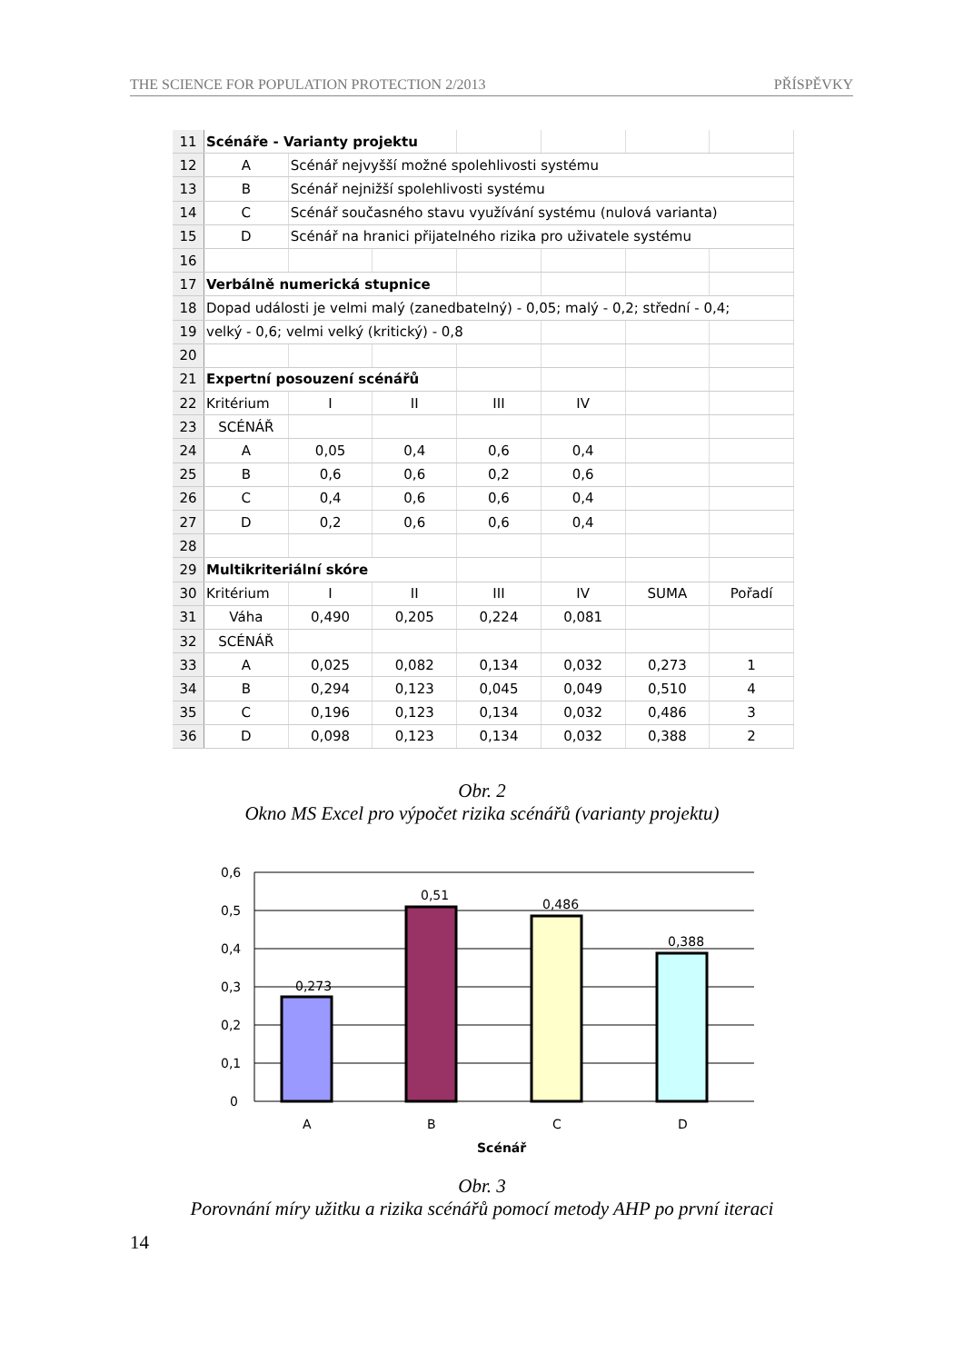THE SCIENCE FOR POPULATION PROTECTION 2/2013 PŘÍSPĚVKY
| 11 | Scénáře - Varianty projektu | | | | | | |
| 12 | A | Scénář nejvyšší možné spolehlivosti systému | | | | | |
| 13 | B | Scénář nejnižší spolehlivosti systému | | | | | |
| 14 | C | Scénář současného stavu využívání systému (nulová varianta) | | | | | |
| 15 | D | Scénář na hranici přijatelného rizika pro uživatele systému | | | | | |
| 16 | | | | | | | |
| 17 | Verbálně numerická stupnice | | | | | | |
| 18 | Dopad události je velmi malý (zanedbatelný) - 0,05; malý - 0,2; střední - 0,4; | | | | | | |
| 19 | velký - 0,6; velmi velký (kritický) - 0,8 | | | | | | |
| 20 | | | | | | | |
| 21 | Expertní posouzení scénářů | | | | | | |
| 22 | Kritérium | I | II | III | IV | | |
| 23 | SCÉNÁŘ | | | | | | |
| 24 | A | 0,05 | 0,4 | 0,6 | 0,4 | | |
| 25 | B | 0,6 | 0,6 | 0,2 | 0,6 | | |
| 26 | C | 0,4 | 0,6 | 0,6 | 0,4 | | |
| 27 | D | 0,2 | 0,6 | 0,6 | 0,4 | | |
| 28 | | | | | | | |
| 29 | Multikriteriální skóre | | | | | | |
| 30 | Kritérium | I | II | III | IV | SUMA | Pořadí |
| 31 | Váha | 0,490 | 0,205 | 0,224 | 0,081 | | |
| 32 | SCÉNÁŘ | | | | | | |
| 33 | A | 0,025 | 0,082 | 0,134 | 0,032 | 0,273 | 1 |
| 34 | B | 0,294 | 0,123 | 0,045 | 0,049 | 0,510 | 4 |
| 35 | C | 0,196 | 0,123 | 0,134 | 0,032 | 0,486 | 3 |
| 36 | D | 0,098 | 0,123 | 0,134 | 0,032 | 0,388 | 2 |
Obr. 2
Okno MS Excel pro výpočet rizika scénářů (varianty projektu)
0,6
0,5
0,4
0,3
0,2
0,1
0
0,273
0,51
0,486
0,388
A
B
C
D
Scénář
Obr. 3
Porovnání míry užitku a rizika scénářů pomocí metody AHP po první iteraci
14